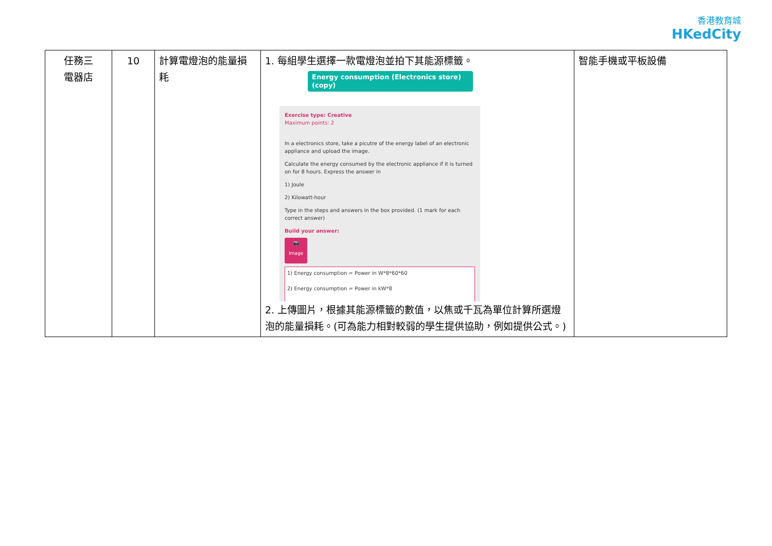香港教育城
HKedCity
| 任務三 電器店 | 10 | 計算電燈泡的能量損耗 | 1. 每組學生選擇一款電燈泡並拍下其能源標籤。 Energy consumption (Electronics store) (copy) Exercise type: Creative Maximum points: 2 In a electronics store, take a picutre of the energy label of an electronic appliance and upload the image. Calculate the energy consumed by the electronic appliance if it is turned on for 8 hours. Express the answer in 1) Joule 2) Kilowatt-hour Type in the steps and answers in the box provided. (1 mark for each correct answer) Build your answer: 📷 Image 1) Energy consumption = Power in W*8*60*60 2) Energy consumption = Power in kW*8 2. 上傳圖片，根據其能源標籤的數值，以焦或千瓦為單位計算所選燈泡的能量損耗。(可為能力相對較弱的學生提供協助，例如提供公式。) | 智能手機或平板設備 |